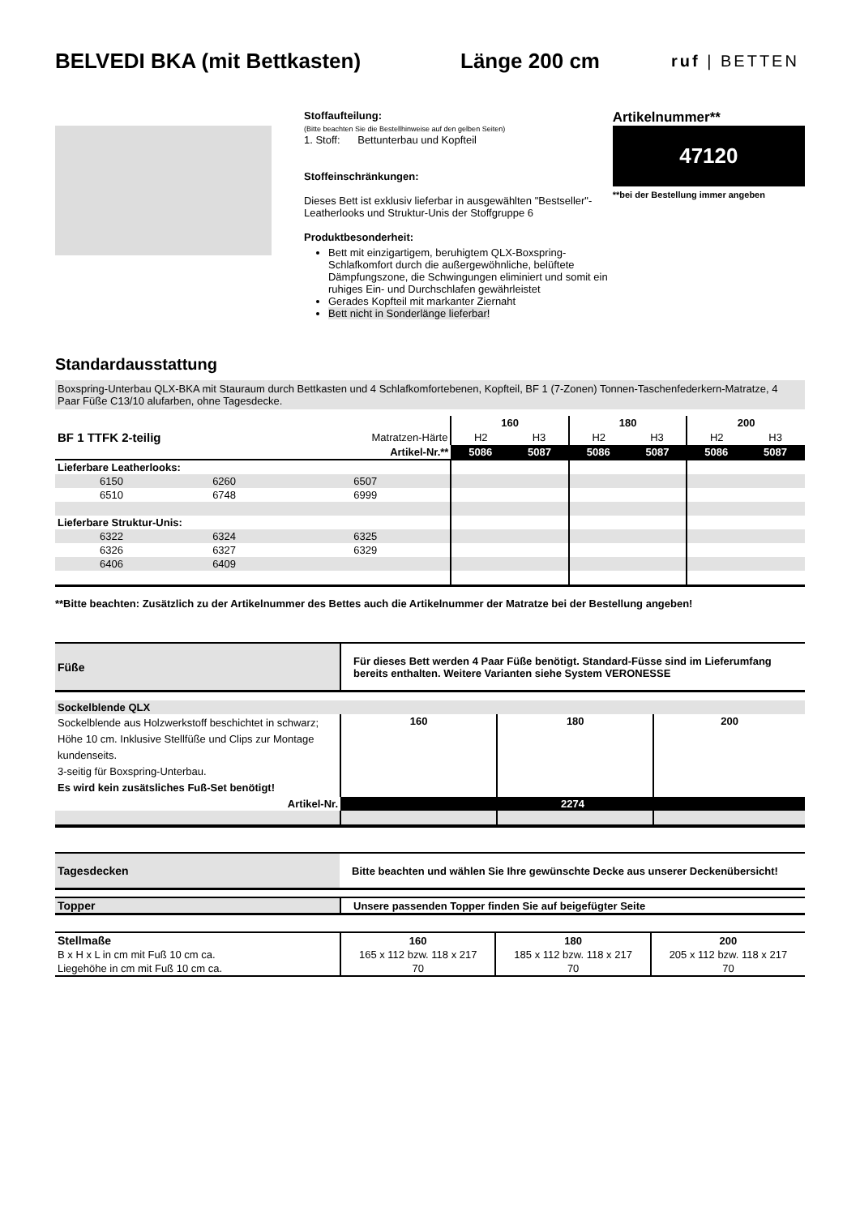BELVEDI BKA (mit Bettkasten) Länge 200 cm
ruf | BETTEN
Stoffaufteilung:
(Bitte beachten Sie die Bestellhinweise auf den gelben Seiten)
1. Stoff: Bettunterbau und Kopfteil
Stoffeinschränkungen:
Dieses Bett ist exklusiv lieferbar in ausgewählten "Bestseller"-Leatherlooks und Struktur-Unis der Stoffgruppe 6
Produktbesonderheit:
Bett mit einzigartigem, beruhigtem QLX-Boxspring-Schlafkomfort durch die außergewöhnliche, belüftete Dämpfungszone, die Schwingungen eliminiert und somit ein ruhiges Ein- und Durchschlafen gewährleistet
Gerades Kopfteil mit markanter Ziernaht
Bett nicht in Sonderlänge lieferbar!
Artikelnummer**
47120
**bei der Bestellung immer angeben
Standardausstattung
Boxspring-Unterbau QLX-BKA mit Stauraum durch Bettkasten und 4 Schlafkomfortebenen, Kopfteil, BF 1 (7-Zonen) Tonnen-Taschenfederkern-Matratze, 4 Paar Füße C13/10 alufarben, ohne Tagesdecke.
| | | | 160 | | 180 | | 200 | |
| BF 1 TTFK 2-teilig | | Matratzen-Härte | H2 | H3 | H2 | H3 | H2 | H3 |
| Artikel-Nr.** | | | 5086 | 5087 | 5086 | 5087 | 5086 | 5087 |
| Lieferbare Leatherlooks: | | | | | | | | |
| 6150 | 6260 | 6507 | | | | | | |
| 6510 | 6748 | 6999 | | | | | | |
| Lieferbare Struktur-Unis: | | | | | | | | |
| 6322 | 6324 | 6325 | | | | | | |
| 6326 | 6327 | 6329 | | | | | | |
| 6406 | 6409 | | | | | | | |
**Bitte beachten: Zusätzlich zu der Artikelnummer des Bettes auch die Artikelnummer der Matratze bei der Bestellung angeben!
| Füße | Für dieses Bett werden 4 Paar Füße benötigt. Standard-Füsse sind im Lieferumfang bereits enthalten. Weitere Varianten siehe System VERONESSE |
| Sockelblende QLX | | | |
| Sockelblende aus Holzwerkstoff beschichtet in schwarz; Höhe 10 cm. Inklusive Stellfüße und Clips zur Montage kundenseits. 3-seitig für Boxspring-Unterbau. Es wird kein zusätsliches Fuß-Set benötigt! | 160 | 180 | 200 |
| Artikel-Nr. | 2274 | | |
| Tagesdecken | Bitte beachten und wählen Sie Ihre gewünschte Decke aus unserer Deckenübersicht! |
| Topper | Unsere passenden Topper finden Sie auf beigefügter Seite |
| Stellmaße | 160 | 180 | 200 |
| --- | --- | --- | --- |
| B x H x L in cm mit Fuß 10 cm ca. | 165 x 112 bzw. 118 x 217 | 185 x 112 bzw. 118 x 217 | 205 x 112 bzw. 118 x 217 |
| Liegehöhe in cm mit Fuß 10 cm ca. | 70 | 70 | 70 |